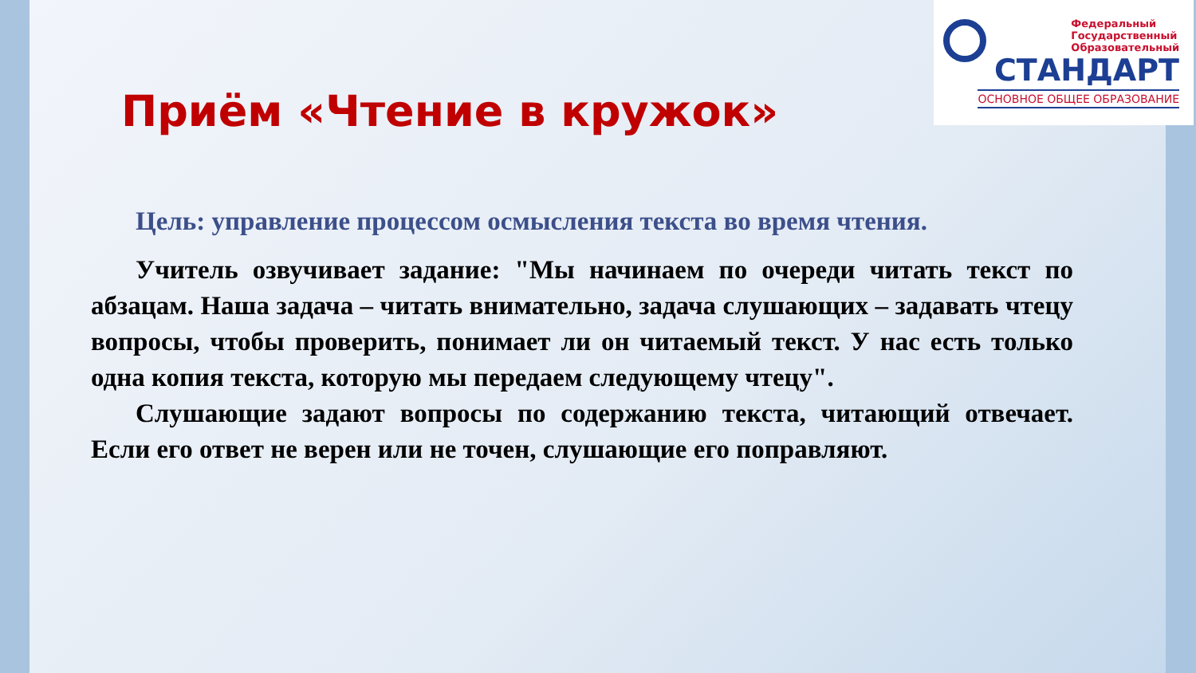Федеральный
Государственный
Образовательный
СТАНДАРТ
ОСНОВНОЕ ОБЩЕЕ ОБРАЗОВАНИЕ
Приём «Чтение в кружок»
Цель: управление процессом осмысления текста во время чтения.
Учитель озвучивает задание: "Мы начинаем по очереди читать текст по абзацам. Наша задача – читать внимательно, задача слушающих – задавать чтецу вопросы, чтобы проверить, понимает ли он читаемый текст. У нас есть только одна копия текста, которую мы передаем следующему чтецу".
Слушающие задают вопросы по содержанию текста, читающий отвечает. Если его ответ не верен или не точен, слушающие его поправляют.